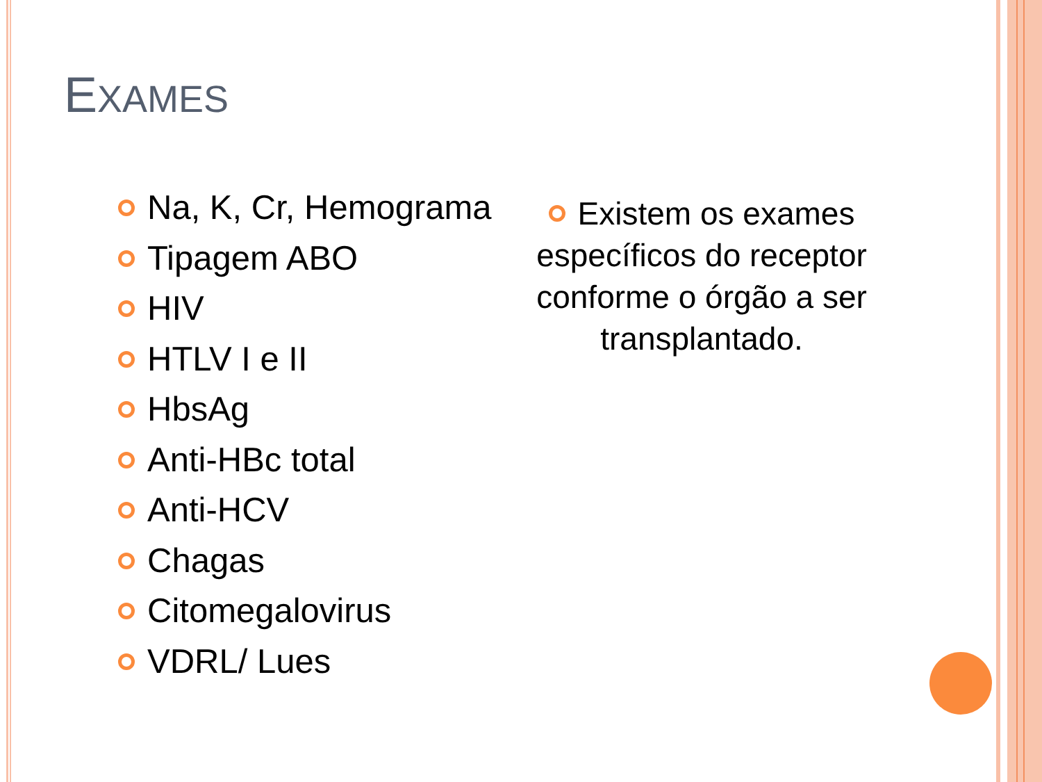EXAMES
Na, K, Cr, Hemograma
Tipagem ABO
HIV
HTLV I e II
HbsAg
Anti-HBc total
Anti-HCV
Chagas
Citomegalovirus
VDRL/ Lues
Existem os exames específicos do receptor conforme o órgão a ser transplantado.